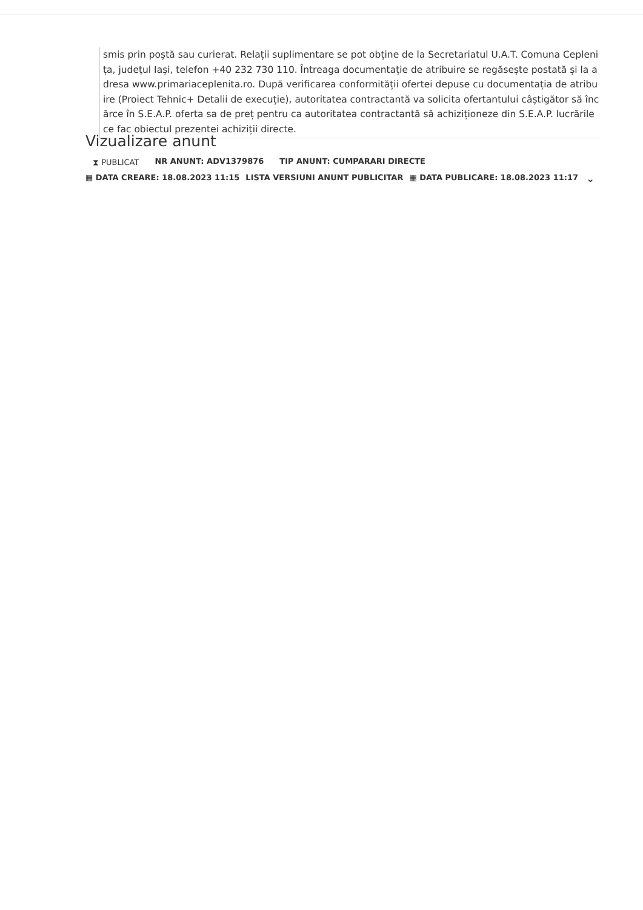smis prin poștă sau curierat. Relații suplimentare se pot obține de la Secretariatul U.A.T. Comuna Ceplenița, județul Iași, telefon +40 232 730 110. Întreaga documentație de atribuire se regăsește postată și la adresa www.primariaceplenita.ro. După verificarea conformității ofertei depuse cu documentația de atribuire (Proiect Tehnic+ Detalii de execuție), autoritatea contractantă va solicita ofertantului câștigător să încărce în S.E.A.P. oferta sa de preț pentru ca autoritatea contractantă să achiziționeze din S.E.A.P. lucrările ce fac obiectul prezentei achiziții directe.
Vizualizare anunt
⧗ PUBLICAT NR ANUNT: ADV1379876 TIP ANUNT: CUMPARARI DIRECTE
▦ DATA CREARE: 18.08.2023 11:15 LISTA VERSIUNI ANUNT PUBLICITAR ▦ DATA PUBLICARE: 18.08.2023 11:17 ⌄